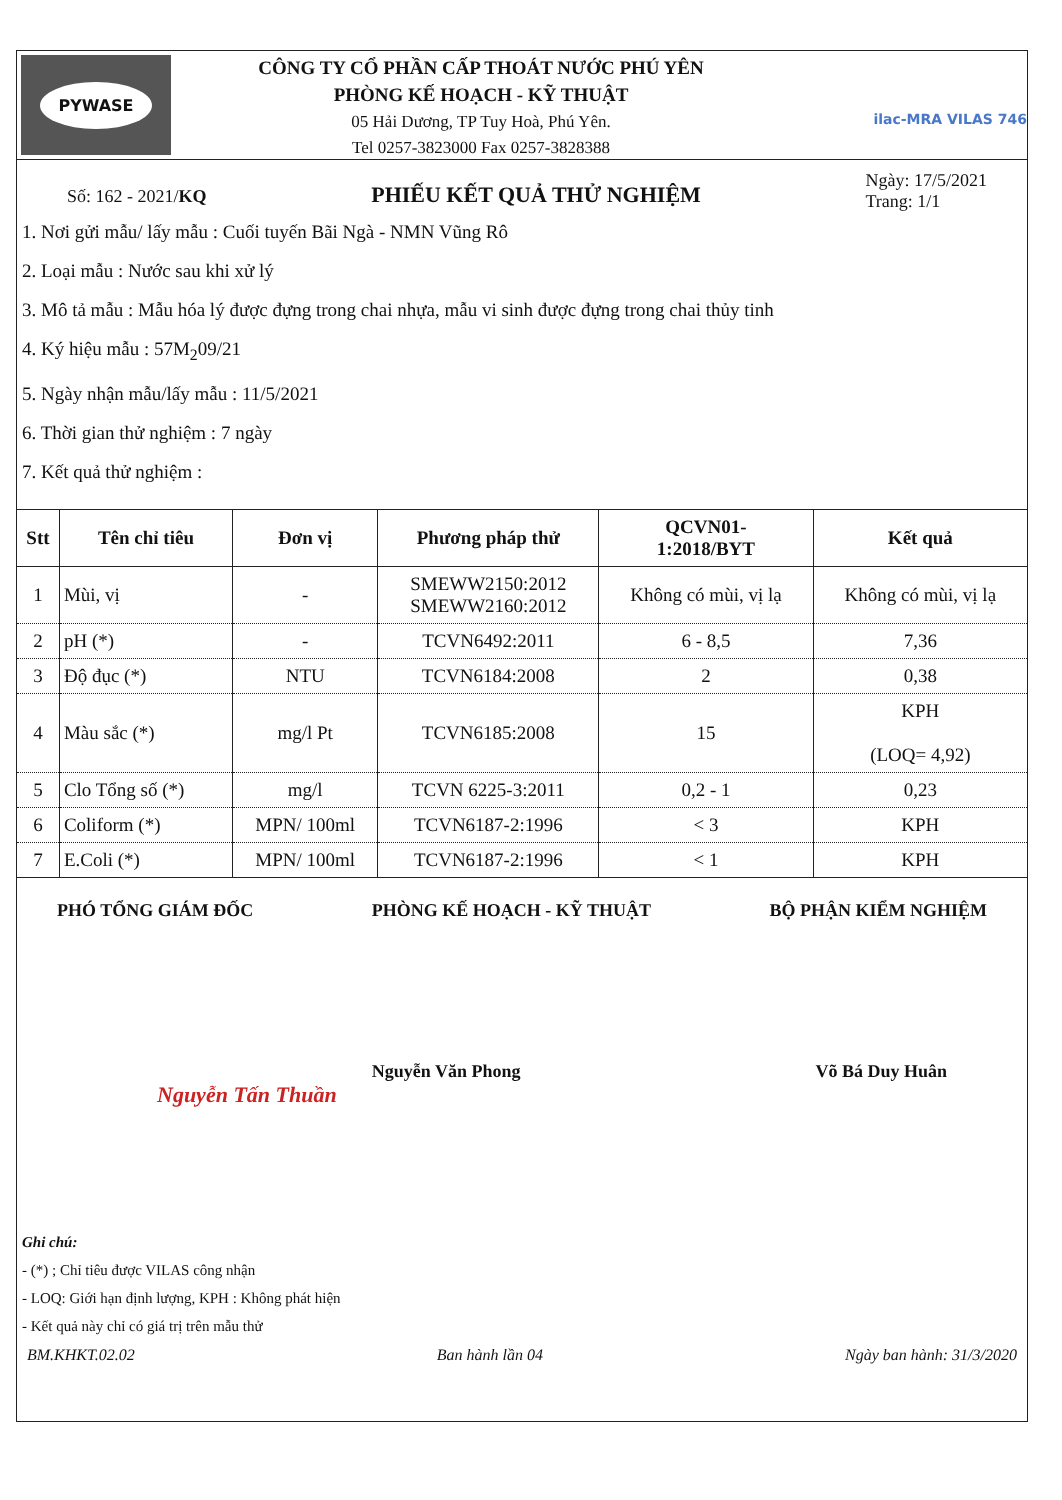PYWASE
CÔNG TY CỔ PHẦN CẤP THOÁT NƯỚC PHÚ YÊN
PHÒNG KẾ HOẠCH - KỸ THUẬT
05 Hải Dương, TP Tuy Hoà, Phú Yên.
Tel 0257-3823000 Fax 0257-3828388
ilac-MRA VILAS 746
Số: 162 - 2021/KQ PHIẾU KẾT QUẢ THỬ NGHIỆM Ngày: 17/5/2021
Trang: 1/1
1. Nơi gửi mẫu/ lấy mẫu : Cuối tuyến Bãi Ngà - NMN Vũng Rô
2. Loại mẫu : Nước sau khi xử lý
3. Mô tả mẫu : Mẫu hóa lý được đựng trong chai nhựa, mẫu vi sinh được đựng trong chai thủy tinh
4. Ký hiệu mẫu : 57M<sub>2</sub>09/21
5. Ngày nhận mẫu/lấy mẫu : 11/5/2021
6. Thời gian thử nghiệm : 7 ngày
7. Kết quả thử nghiệm :
| Stt | Tên chỉ tiêu | Đơn vị | Phương pháp thử | QCVN01- 1:2018/BYT | Kết quả |
| --- | --- | --- | --- | --- | --- |
| 1 | Mùi, vị | - | SMEWW2150:2012 SMEWW2160:2012 | Không có mùi, vị lạ | Không có mùi, vị lạ |
| 2 | pH (*) | - | TCVN6492:2011 | 6 - 8,5 | 7,36 |
| 3 | Độ đục (*) | NTU | TCVN6184:2008 | 2 | 0,38 |
| 4 | Màu sắc (*) | mg/l Pt | TCVN6185:2008 | 15 | KPH (LOQ= 4,92) |
| 5 | Clo Tổng số (*) | mg/l | TCVN 6225-3:2011 | 0,2 - 1 | 0,23 |
| 6 | Coliform (*) | MPN/ 100ml | TCVN6187-2:1996 | < 3 | KPH |
| 7 | E.Coli (*) | MPN/ 100ml | TCVN6187-2:1996 | < 1 | KPH |
PHÓ TỔNG GIÁM ĐỐC PHÒNG KẾ HOẠCH - KỸ THUẬT BỘ PHẬN KIỂM NGHIỆM
Nguyễn Văn Phong Võ Bá Duy Huân
Nguyễn Tấn Thuần
Ghi chú:
- (*) ; Chỉ tiêu được VILAS công nhận
- LOQ: Giới hạn định lượng, KPH : Không phát hiện
- Kết quả này chỉ có giá trị trên mẫu thử
BM.KHKT.02.02 Ban hành lần 04 Ngày ban hành: 31/3/2020